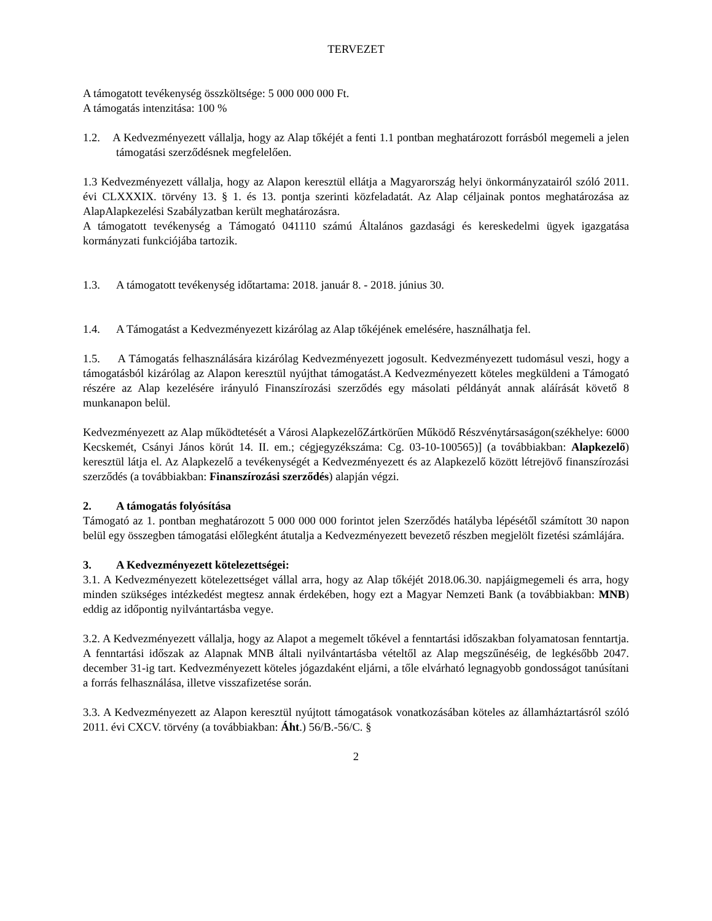TERVEZET
A támogatott tevékenység összköltsége: 5 000 000 000 Ft.
A támogatás intenzitása: 100 %
1.2. A Kedvezményezett vállalja, hogy az Alap tőkéjét a fenti 1.1 pontban meghatározott forrásból megemeli a jelen támogatási szerződésnek megfelelően.
1.3 Kedvezményezett vállalja, hogy az Alapon keresztül ellátja a Magyarország helyi önkormányzatairól szóló 2011. évi CLXXXIX. törvény 13. § 1. és 13. pontja szerinti közfeladatát. Az Alap céljainak pontos meghatározása az AlapAlapkezelési Szabályzatban került meghatározásra.
A támogatott tevékenység a Támogató 041110 számú Általános gazdasági és kereskedelmi ügyek igazgatása kormányzati funkciójába tartozik.
1.3. A támogatott tevékenység időtartama: 2018. január 8. - 2018. június 30.
1.4. A Támogatást a Kedvezményezett kizárólag az Alap tőkéjének emelésére, használhatja fel.
1.5. A Támogatás felhasználására kizárólag Kedvezményezett jogosult. Kedvezményezett tudomásul veszi, hogy a támogatásból kizárólag az Alapon keresztül nyújthat támogatást.A Kedvezményezett köteles megküldeni a Támogató részére az Alap kezelésére irányuló Finanszírozási szerződés egy másolati példányát annak aláírását követő 8 munkanapon belül.
Kedvezményezett az Alap működtetését a Városi AlapkezelőZártkörűen Működő Részvénytársaságon(székhelye: 6000 Kecskemét, Csányi János körút 14. II. em.; cégjegyzékszáma: Cg. 03-10-100565)] (a továbbiakban: Alapkezelő) keresztül látja el. Az Alapkezelő a tevékenységét a Kedvezményezett és az Alapkezelő között létrejövő finanszírozási szerződés (a továbbiakban: Finanszírozási szerződés) alapján végzi.
2. A támogatás folyósítása
Támogató az 1. pontban meghatározott 5 000 000 000 forintot jelen Szerződés hatályba lépésétől számított 30 napon belül egy összegben támogatási előlegként átutalja a Kedvezményezett bevezető részben megjelölt fizetési számlájára.
3. A Kedvezményezett kötelezettségei:
3.1. A Kedvezményezett kötelezettséget vállal arra, hogy az Alap tőkéjét 2018.06.30. napjáigmegemeli és arra, hogy minden szükséges intézkedést megtesz annak érdekében, hogy ezt a Magyar Nemzeti Bank (a továbbiakban: MNB) eddig az időpontig nyilvántartásba vegye.
3.2. A Kedvezményezett vállalja, hogy az Alapot a megemelt tőkével a fenntartási időszakban folyamatosan fenntartja. A fenntartási időszak az Alapnak MNB általi nyilvántartásba vételtől az Alap megszűnéséig, de legkésőbb 2047. december 31-ig tart. Kedvezményezett köteles jógazdaként eljárni, a tőle elvárható legnagyobb gondosságot tanúsítani a forrás felhasználása, illetve visszafizetése során.
3.3. A Kedvezményezett az Alapon keresztül nyújtott támogatások vonatkozásában köteles az államháztartásról szóló 2011. évi CXCV. törvény (a továbbiakban: Áht.) 56/B.-56/C. §
2